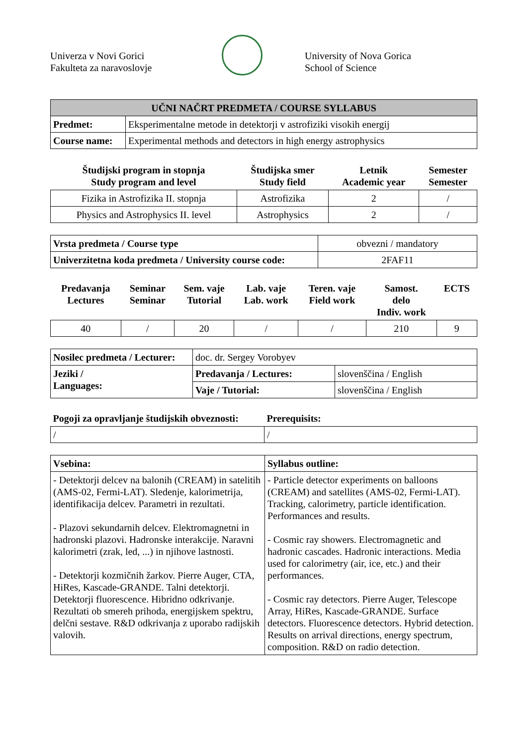Univerza v Novi Gorici
Fakulteta za naravoslovje
University of Nova Gorica
School of Science
| UČNI NAČRT PREDMETA / COURSE SYLLABUS | |
| --- | --- |
| Predmet: | Eksperimentalne metode in detektorji v astrofiziki visokih energij |
| Course name: | Experimental methods and detectors in high energy astrophysics |
| Študijski program in stopnja Study program and level | Študijska smer Study field | Letnik Academic year | Semester Semester |
| --- | --- | --- | --- |
| Fizika in Astrofizika II. stopnja | Astrofizika | 2 | / |
| Physics and Astrophysics II. level | Astrophysics | 2 | / |
| Vrsta predmeta / Course type | obvezni / mandatory |
| Univerzitetna koda predmeta / University course code: | 2FAF11 |
| Predavanja Lectures | Seminar Seminar | Sem. vaje Tutorial | Lab. vaje Lab. work | Teren. vaje Field work | Samost. delo Indiv. work | ECTS |
| --- | --- | --- | --- | --- | --- | --- |
| 40 | / | 20 | / | / | 210 | 9 |
| Nosilec predmeta / Lecturer: | doc. dr. Sergey Vorobyev | |
| Jeziki / Languages: | Predavanja / Lectures: | slovenščina / English |
| | Vaje / Tutorial: | slovenščina / English |
| Pogoji za opravljanje študijskih obveznosti: | Prerequisits: |
| --- | --- |
| / | / |
| Vsebina: | Syllabus outline: |
| --- | --- |
| - Detektorji delcev na balonih (CREAM) in satelitih (AMS-02, Fermi-LAT). Sledenje, kalorimetrija, identifikacija delcev. Parametri in rezultati. - Plazovi sekundarnih delcev. Elektromagnetni in hadronski plazovi. Hadronske interakcije. Naravni kalorimetri (zrak, led, ...) in njihove lastnosti. - Detektorji kozmičnih žarkov. Pierre Auger, CTA, HiRes, Kascade-GRANDE. Talni detektorji. Detektorji fluorescence. Hibridno odkrivanje. Rezultati ob smereh prihoda, energijskem spektru, delčni sestave. R&D odkrivanja z uporabo radijskih valovih. | - Particle detector experiments on balloons (CREAM) and satellites (AMS-02, Fermi-LAT). Tracking, calorimetry, particle identification. Performances and results. - Cosmic ray showers. Electromagnetic and hadronic cascades. Hadronic interactions. Media used for calorimetry (air, ice, etc.) and their performances. - Cosmic ray detectors. Pierre Auger, Telescope Array, HiRes, Kascade-GRANDE. Surface detectors. Fluorescence detectors. Hybrid detection. Results on arrival directions, energy spectrum, composition. R&D on radio detection. |